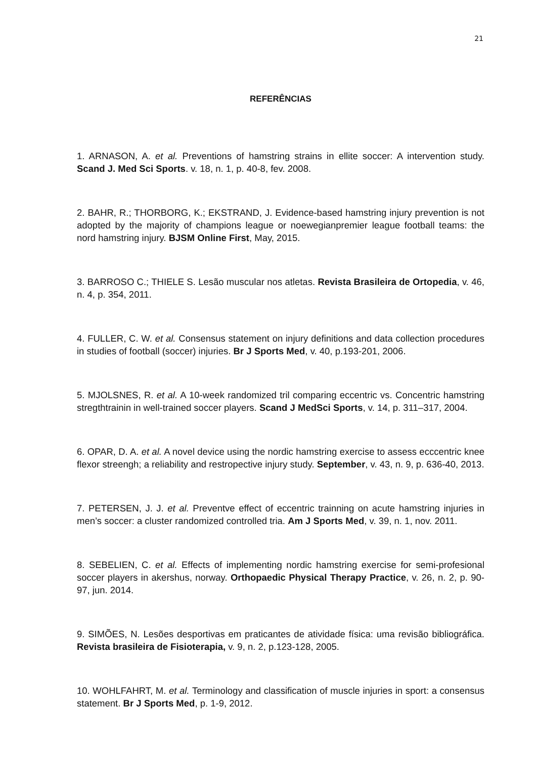21
REFERÊNCIAS
1. ARNASON, A. et al. Preventions of hamstring strains in ellite soccer: A intervention study. Scand J. Med Sci Sports. v. 18, n. 1, p. 40-8, fev. 2008.
2. BAHR, R.; THORBORG, K.; EKSTRAND, J. Evidence-based hamstring injury prevention is not adopted by the majority of champions league or noewegianpremier league football teams: the nord hamstring injury. BJSM Online First, May, 2015.
3. BARROSO C.; THIELE S. Lesão muscular nos atletas. Revista Brasileira de Ortopedia, v. 46, n. 4, p. 354, 2011.
4. FULLER, C. W. et al. Consensus statement on injury definitions and data collection procedures in studies of football (soccer) injuries. Br J Sports Med, v. 40, p.193-201, 2006.
5. MJOLSNES, R. et al. A 10-week randomized tril comparing eccentric vs. Concentric hamstring stregthtrainin in well-trained soccer players. Scand J MedSci Sports, v. 14, p. 311–317, 2004.
6. OPAR, D. A. et al. A novel device using the nordic hamstring exercise to assess ecccentric knee flexor streengh; a reliability and restropective injury study. September, v. 43, n. 9, p. 636-40, 2013.
7. PETERSEN, J. J. et al. Preventve effect of eccentric trainning on acute hamstring injuries in men’s soccer: a cluster randomized controlled tria. Am J Sports Med, v. 39, n. 1, nov. 2011.
8. SEBELIEN, C. et al. Effects of implementing nordic hamstring exercise for semi-profesional soccer players in akershus, norway. Orthopaedic Physical Therapy Practice, v. 26, n. 2, p. 90-97, jun. 2014.
9. SIMÕES, N. Lesões desportivas em praticantes de atividade física: uma revisão bibliográfica. Revista brasileira de Fisioterapia, v. 9, n. 2, p.123-128, 2005.
10. WOHLFAHRT, M. et al. Terminology and classification of muscle injuries in sport: a consensus statement. Br J Sports Med, p. 1-9, 2012.